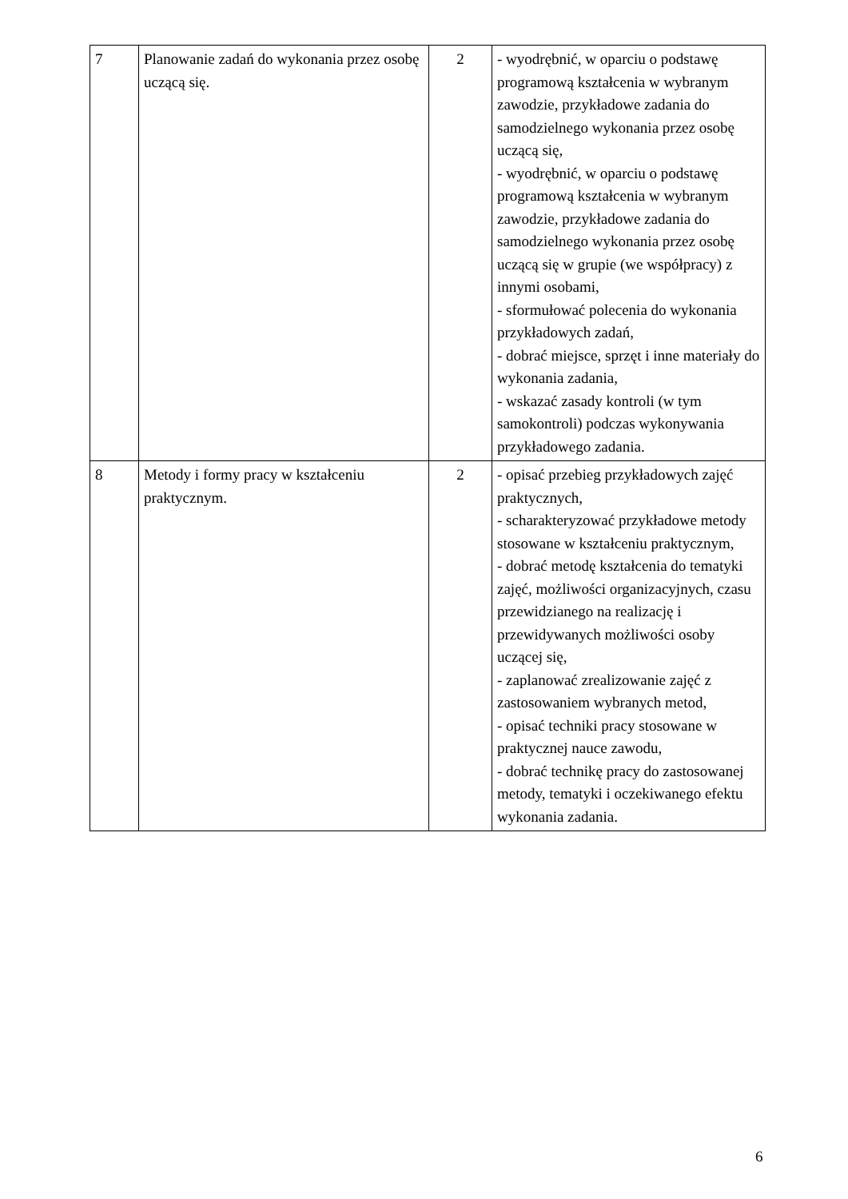| 7 | Planowanie zadań do wykonania przez osobę uczącą się. | 2 | - wyodrębnić, w oparciu o podstawę programową kształcenia w wybranym zawodzie, przykładowe zadania do samodzielnego wykonania przez osobę uczącą się, - wyodrębnić, w oparciu o podstawę programową kształcenia w wybranym zawodzie, przykładowe zadania do samodzielnego wykonania przez osobę uczącą się w grupie (we współpracy) z innymi osobami, - sformułować polecenia do wykonania przykładowych zadań, - dobrać miejsce, sprzęt i inne materiały do wykonania zadania, - wskazać zasady kontroli (w tym samokontroli) podczas wykonywania przykładowego zadania. |
| 8 | Metody i formy pracy w kształceniu praktycznym. | 2 | - opisać przebieg przykładowych zajęć praktycznych, - scharakteryzować przykładowe metody stosowane w kształceniu praktycznym, - dobrać metodę kształcenia do tematyki zajęć, możliwości organizacyjnych, czasu przewidzianego na realizację i przewidywanych możliwości osoby uczącej się, - zaplanować zrealizowanie zajęć z zastosowaniem wybranych metod, - opisać techniki pracy stosowane w praktycznej nauce zawodu, - dobrać technikę pracy do zastosowanej metody, tematyki i oczekiwanego efektu wykonania zadania. |
6